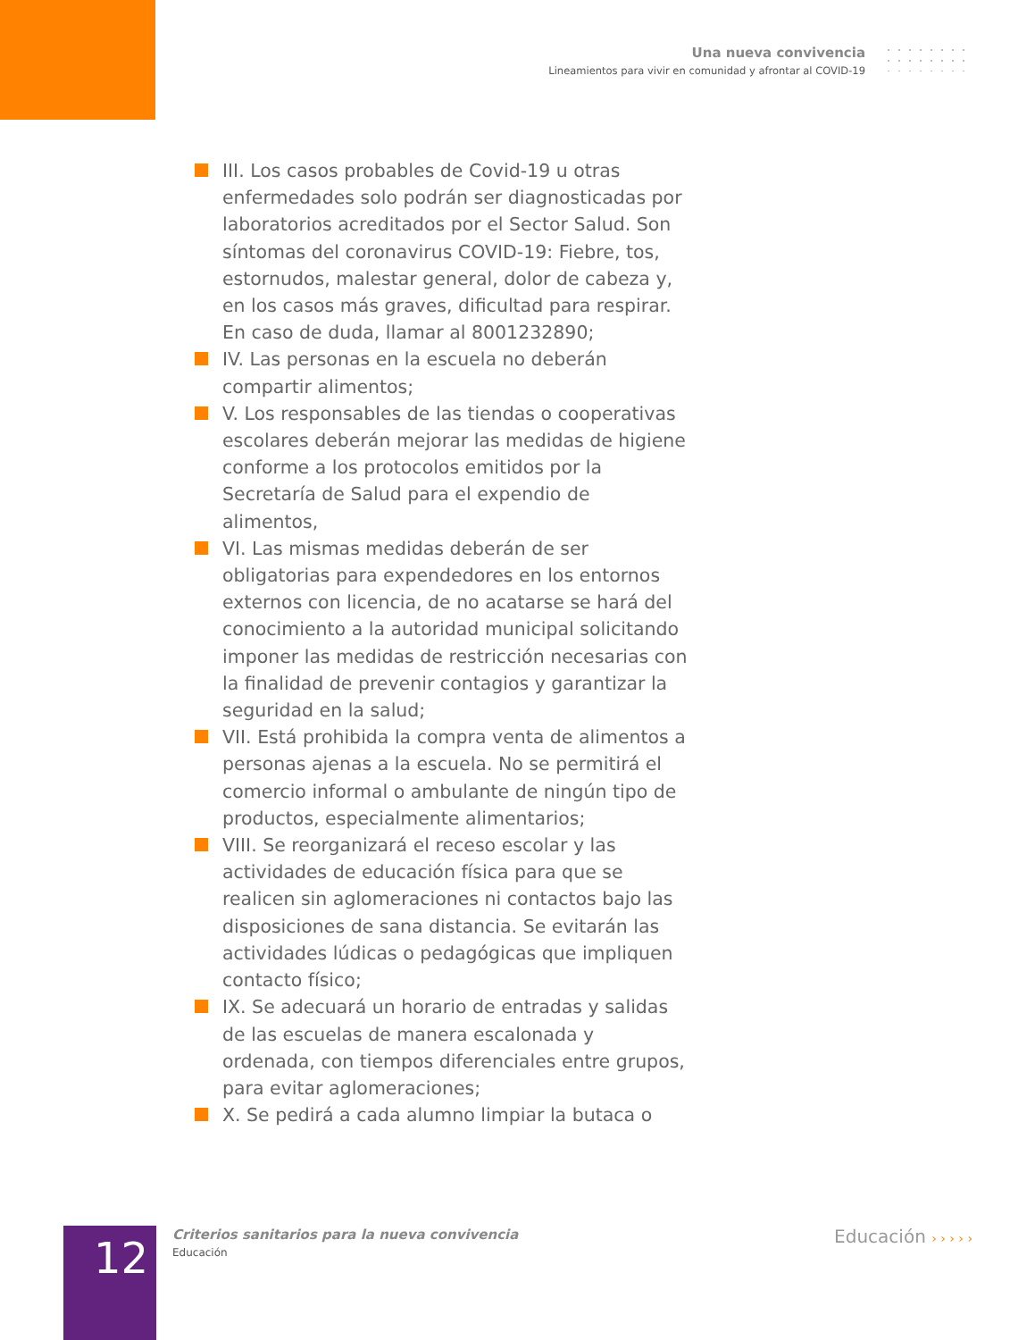Una nueva convivencia
Lineamientos para vivir en comunidad y afrontar al COVID-19
III. Los casos probables de Covid-19 u otras enfermedades solo podrán ser diagnosticadas por laboratorios acreditados por el Sector Salud. Son síntomas del coronavirus COVID-19: Fiebre, tos, estornudos, malestar general, dolor de cabeza y, en los casos más graves, dificultad para respirar. En caso de duda, llamar al 8001232890;
IV. Las personas en la escuela no deberán compartir alimentos;
V. Los responsables de las tiendas o cooperativas escolares deberán mejorar las medidas de higiene conforme a los protocolos emitidos por la Secretaría de Salud para el expendio de alimentos,
VI. Las mismas medidas deberán de ser obligatorias para expendedores en los entornos externos con licencia, de no acatarse se hará del conocimiento a la autoridad municipal solicitando imponer las medidas de restricción necesarias con la finalidad de prevenir contagios y garantizar la seguridad en la salud;
VII. Está prohibida la compra venta de alimentos a personas ajenas a la escuela. No se permitirá el comercio informal o ambulante de ningún tipo de productos, especialmente alimentarios;
VIII. Se reorganizará el receso escolar y las actividades de educación física para que se realicen sin aglomeraciones ni contactos bajo las disposiciones de sana distancia. Se evitarán las actividades lúdicas o pedagógicas que impliquen contacto físico;
IX. Se adecuará un horario de entradas y salidas de las escuelas de manera escalonada y ordenada, con tiempos diferenciales entre grupos, para evitar aglomeraciones;
X. Se pedirá a cada alumno limpiar la butaca o
12
Criterios sanitarios para la nueva convivencia
Educación
Educación › › › › ›